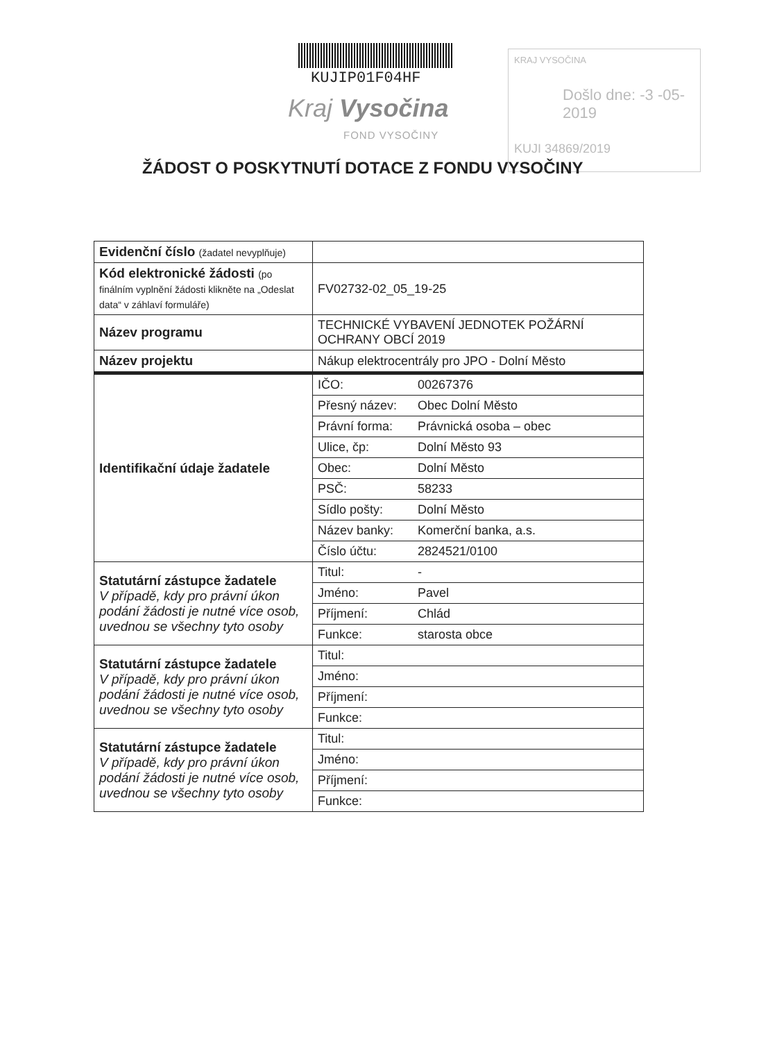KUJIP01F04HF
Kraj Vysočina
FOND VYSOČINY
KRAJ VYSOČINA
Došlo dne: -3 -05- 2019
KUJI 34869/2019
ŽÁDOST O POSKYTNUTÍ DOTACE Z FONDU VYSOČINY
| Evidenční číslo (žadatel nevyplňuje) | | |
| Kód elektronické žádosti (po finálním vyplnění žádosti klikněte na „Odeslat data“ v záhlaví formuláře) | FV02732-02_05_19-25 | |
| Název programu | TECHNICKÉ VYBAVENÍ JEDNOTEK POŽÁRNÍ OCHRANY OBCÍ 2019 | |
| Název projektu | Nákup elektrocentrály pro JPO - Dolní Město | |
| Identifikační údaje žadatele | IČO: | 00267376 |
| | Přesný název: | Obec Dolní Město |
| | Právní forma: | Právnická osoba – obec |
| | Ulice, čp: | Dolní Město 93 |
| | Obec: | Dolní Město |
| | PSČ: | 58233 |
| | Sídlo pošty: | Dolní Město |
| | Název banky: | Komerční banka, a.s. |
| | Číslo účtu: | 2824521/0100 |
| Statutární zástupce žadatele V případě, kdy pro právní úkon podání žádosti je nutné více osob, uvednou se všechny tyto osoby | Titul: | - |
| | Jméno: | Pavel |
| | Příjmení: | Chlád |
| | Funkce: | starosta obce |
| Statutární zástupce žadatele V případě, kdy pro právní úkon podání žádosti je nutné více osob, uvednou se všechny tyto osoby | Titul: | |
| | Jméno: | |
| | Příjmení: | |
| | Funkce: | |
| Statutární zástupce žadatele V případě, kdy pro právní úkon podání žádosti je nutné více osob, uvednou se všechny tyto osoby | Titul: | |
| | Jméno: | |
| | Příjmení: | |
| | Funkce: | |